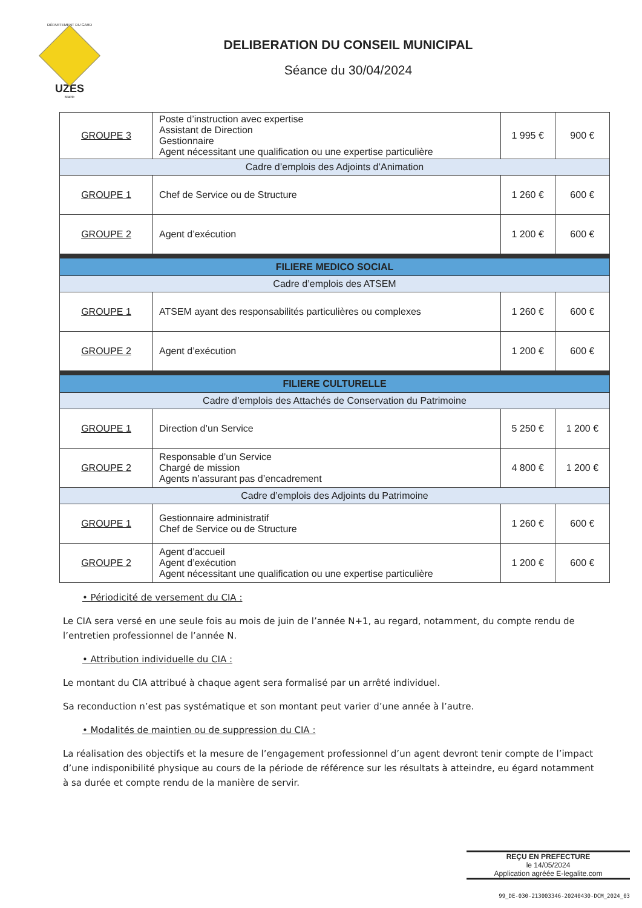DÉPARTEMENT DU GARD
UZES
Mairie
DELIBERATION DU CONSEIL MUNICIPAL
Séance du 30/04/2024
| GROUPE 3 | Poste d’instruction avec expertise Assistant de Direction Gestionnaire Agent nécessitant une qualification ou une expertise particulière | 1 995 € | 900 € |
| Cadre d’emplois des Adjoints d’Animation | | | |
| GROUPE 1 | Chef de Service ou de Structure | 1 260 € | 600 € |
| GROUPE 2 | Agent d’exécution | 1 200 € | 600 € |
| FILIERE MEDICO SOCIAL | | | |
| Cadre d’emplois des ATSEM | | | |
| GROUPE 1 | ATSEM ayant des responsabilités particulières ou complexes | 1 260 € | 600 € |
| GROUPE 2 | Agent d’exécution | 1 200 € | 600 € |
| FILIERE CULTURELLE | | | |
| Cadre d’emplois des Attachés de Conservation du Patrimoine | | | |
| GROUPE 1 | Direction d’un Service | 5 250 € | 1 200 € |
| GROUPE 2 | Responsable d’un Service Chargé de mission Agents n’assurant pas d’encadrement | 4 800 € | 1 200 € |
| Cadre d’emplois des Adjoints du Patrimoine | | | |
| GROUPE 1 | Gestionnaire administratif Chef de Service ou de Structure | 1 260 € | 600 € |
| GROUPE 2 | Agent d’accueil Agent d’exécution Agent nécessitant une qualification ou une expertise particulière | 1 200 € | 600 € |
• Périodicité de versement du CIA :
Le CIA sera versé en une seule fois au mois de juin de l’année N+1, au regard, notamment, du compte rendu de l’entretien professionnel de l’année N.
• Attribution individuelle du CIA :
Le montant du CIA attribué à chaque agent sera formalisé par un arrêté individuel.
Sa reconduction n’est pas systématique et son montant peut varier d’une année à l’autre.
• Modalités de maintien ou de suppression du CIA :
La réalisation des objectifs et la mesure de l’engagement professionnel d’un agent devront tenir compte de l’impact d’une indisponibilité physique au cours de la période de référence sur les résultats à atteindre, eu égard notamment à sa durée et compte rendu de la manière de servir.
REÇU EN PREFECTURE
le 14/05/2024
Application agréée E-legalite.com
99_DE-030-213003346-20240430-DCM_2024_03